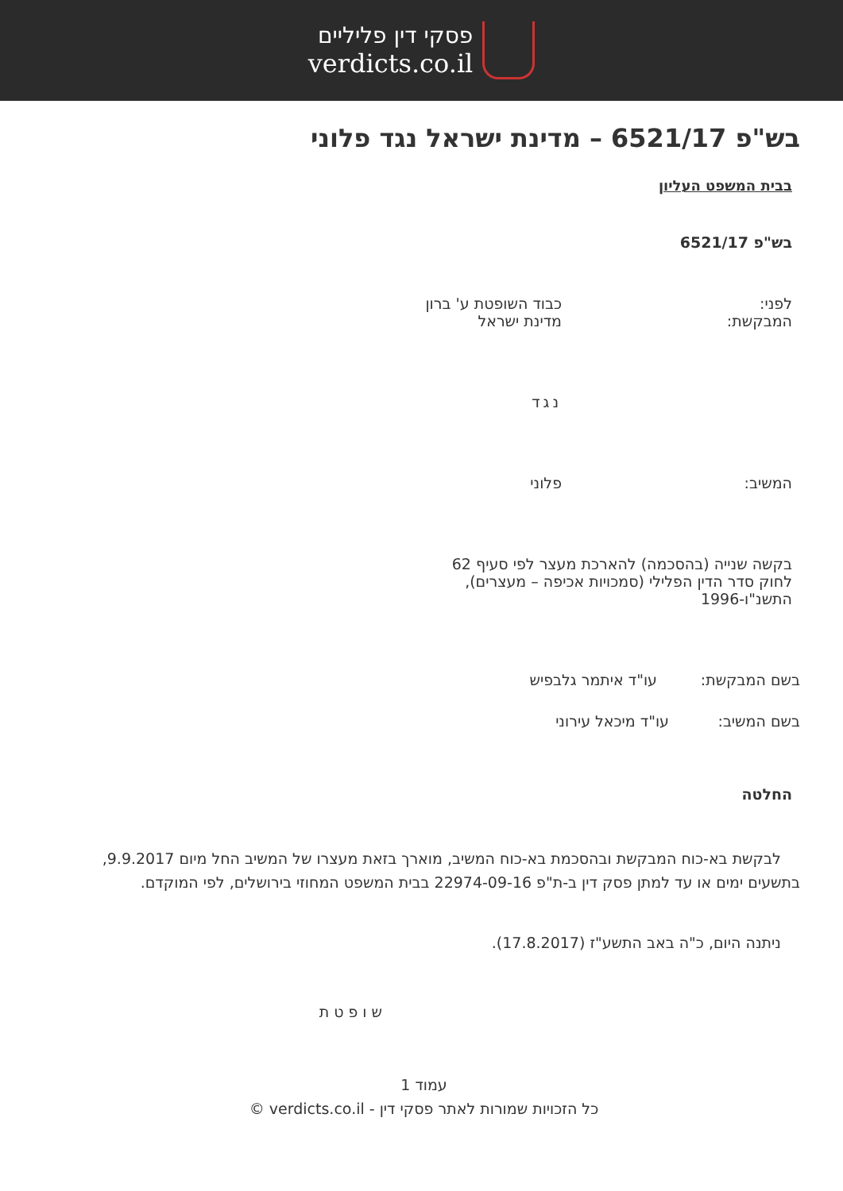פסקי דין פליליים
verdicts.co.il
בש"פ 6521/17 – מדינת ישראל נגד פלוני
בבית המשפט העליון
בש"פ 6521/17
לפני: כבוד השופטת ע' ברון
המבקשת: מדינת ישראל
נגד
המשיב: פלוני
בקשה שנייה (בהסכמה) להארכת מעצר לפי סעיף 62 לחוק סדר הדין הפלילי (סמכויות אכיפה – מעצרים), התשנ"ו-1996
בשם המבקשת: עו"ד איתמר גלבפיש
בשם המשיב: עו"ד מיכאל עירוני
החלטה
לבקשת בא-כוח המבקשת ובהסכמת בא-כוח המשיב, מוארך בזאת מעצרו של המשיב החל מיום 9.9.2017, בתשעים ימים או עד למתן פסק דין ב-ת"פ 22974-09-16 בבית המשפט המחוזי בירושלים, לפי המוקדם.
ניתנה היום, כ"ה באב התשע"ז (17.8.2017).
שופטת
עמוד 1
כל הזכויות שמורות לאתר פסקי דין - verdicts.co.il ©